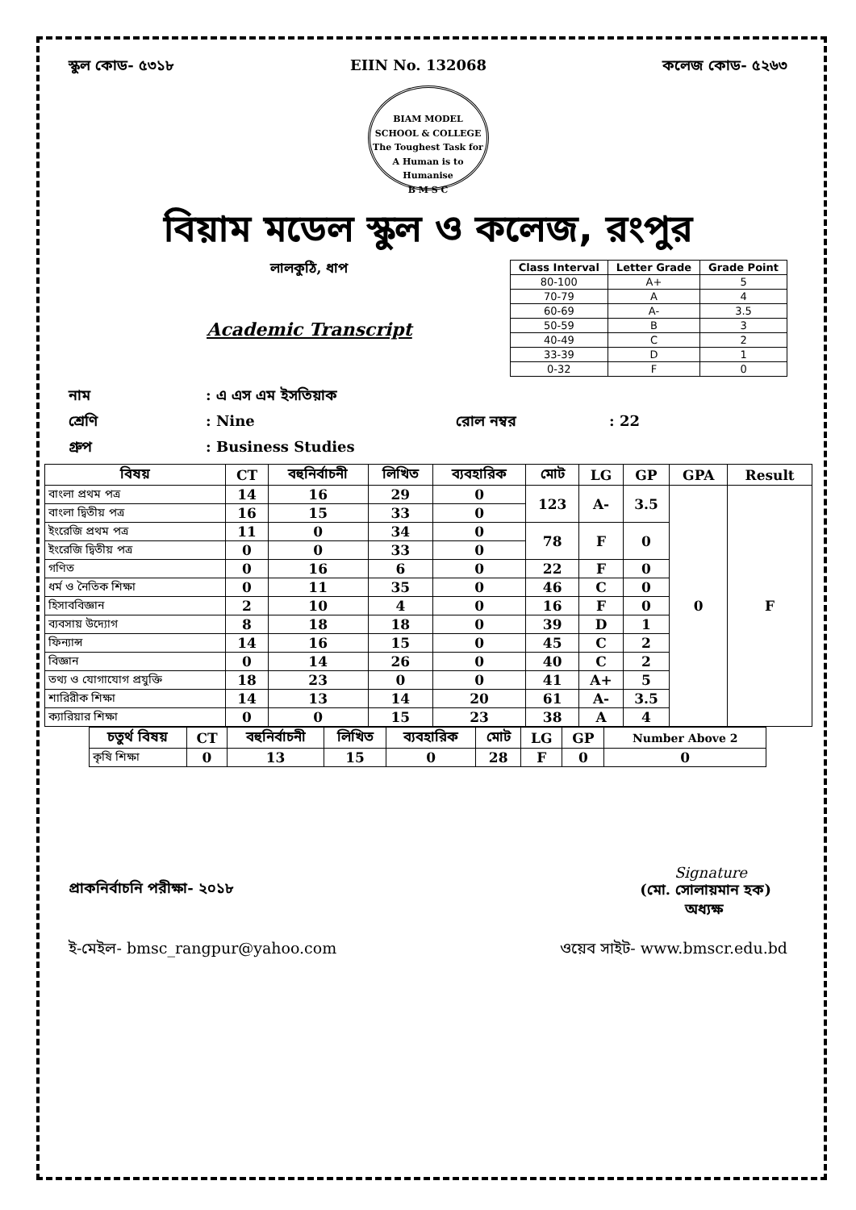স্কুল কোড- ৫৩১৮ EIIN No. 132068 কলেজ কোড- ৫২৬৩
BIAM MODEL SCHOOL & COLLEGE
The Toughest Task for A Human is to Humanise
B M S C
বিয়াম মডেল স্কুল ও কলেজ, রংপুর
লালকুঠি, ধাপ
Academic Transcript
| Class Interval | Letter Grade | Grade Point |
| --- | --- | --- |
| 80-100 | A+ | 5 |
| 70-79 | A | 4 |
| 60-69 | A- | 3.5 |
| 50-59 | B | 3 |
| 40-49 | C | 2 |
| 33-39 | D | 1 |
| 0-32 | F | 0 |
নাম: এ এস এম ইসতিয়াক
শ্রেণি: Nine রোল নম্বর: 22
গ্রুপ: Business Studies
| বিষয় | CT | বহুনির্বাচনী | লিখিত | ব্যবহারিক | মোট | LG | GP | GPA | Result |
| --- | --- | --- | --- | --- | --- | --- | --- | --- | --- |
| বাংলা প্রথম পত্র | 14 | 16 | 29 | 0 | 123 | A- | 3.5 | 0 | F |
| বাংলা দ্বিতীয় পত্র | 16 | 15 | 33 | 0 | | | | | |
| ইংরেজি প্রথম পত্র | 11 | 0 | 34 | 0 | 78 | F | 0 | | |
| ইংরেজি দ্বিতীয় পত্র | 0 | 0 | 33 | 0 | | | | | |
| গণিত | 0 | 16 | 6 | 0 | 22 | F | 0 | | |
| ধর্ম ও নৈতিক শিক্ষা | 0 | 11 | 35 | 0 | 46 | C | 0 | | |
| হিসাববিজ্ঞান | 2 | 10 | 4 | 0 | 16 | F | 0 | | |
| ব্যবসায় উদ্যোগ | 8 | 18 | 18 | 0 | 39 | D | 1 | | |
| ফিন্যান্স | 14 | 16 | 15 | 0 | 45 | C | 2 | | |
| বিজ্ঞান | 0 | 14 | 26 | 0 | 40 | C | 2 | | |
| তথ্য ও যোগাযোগ প্রযুক্তি | 18 | 23 | 0 | 0 | 41 | A+ | 5 | | |
| শারিরীক শিক্ষা | 14 | 13 | 14 | 20 | 61 | A- | 3.5 | | |
| ক্যারিয়ার শিক্ষা | 0 | 0 | 15 | 23 | 38 | A | 4 | | |
| চতুর্থ বিষয় | CT | বহুনির্বাচনী | লিখিত | ব্যবহারিক | মোট | LG | GP | Number Above 2 |
| --- | --- | --- | --- | --- | --- | --- | --- | --- |
| কৃষি শিক্ষা | 0 | 13 | 15 | 0 | 28 | F | 0 | 0 |
Signature
(মো. সোলায়মান হক)
অধ্যক্ষ
প্রাকনির্বাচনি পরীক্ষা- ২০১৮
ই-মেইল- bmsc_rangpur@yahoo.com ওয়েব সাইট- www.bmscr.edu.bd